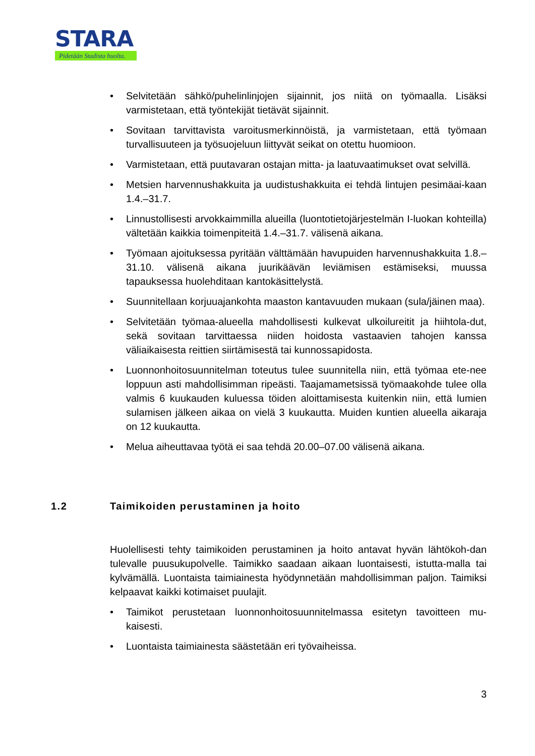STARA
Pidetään Stadista huolta.
• Selvitetään sähkö/puhelinlinjojen sijainnit, jos niitä on työmaalla. Lisäksi varmistetaan, että työntekijät tietävät sijainnit.
• Sovitaan tarvittavista varoitusmerkinnöistä, ja varmistetaan, että työmaan turvallisuuteen ja työsuojeluun liittyvät seikat on otettu huomioon.
• Varmistetaan, että puutavaran ostajan mitta- ja laatuvaatimukset ovat selvillä.
• Metsien harvennushakkuita ja uudistushakkuita ei tehdä lintujen pesimäai-kaan 1.4.–31.7.
• Linnustollisesti arvokkaimmilla alueilla (luontotietojärjestelmän I-luokan kohteilla) vältetään kaikkia toimenpiteitä 1.4.–31.7. välisenä aikana.
• Työmaan ajoituksessa pyritään välttämään havupuiden harvennushakkuita 1.8.–31.10. välisenä aikana juurikäävän leviämisen estämiseksi, muussa tapauksessa huolehditaan kantokäsittelystä.
• Suunnitellaan korjuuajankohta maaston kantavuuden mukaan (sula/jäinen maa).
• Selvitetään työmaa-alueella mahdollisesti kulkevat ulkoilureitit ja hiihtola-dut, sekä sovitaan tarvittaessa niiden hoidosta vastaavien tahojen kanssa väliaikaisesta reittien siirtämisestä tai kunnossapidosta.
• Luonnonhoitosuunnitelman toteutus tulee suunnitella niin, että työmaa ete-nee loppuun asti mahdollisimman ripeästi. Taajamametsissä työmaakohde tulee olla valmis 6 kuukauden kuluessa töiden aloittamisesta kuitenkin niin, että lumien sulamisen jälkeen aikaa on vielä 3 kuukautta. Muiden kuntien alueella aikaraja on 12 kuukautta.
• Melua aiheuttavaa työtä ei saa tehdä 20.00–07.00 välisenä aikana.
1.2 Taimikoiden perustaminen ja hoito
Huolellisesti tehty taimikoiden perustaminen ja hoito antavat hyvän lähtökoh-dan tulevalle puusukupolvelle. Taimikko saadaan aikaan luontaisesti, istutta-malla tai kylvämällä. Luontaista taimiainesta hyödynnetään mahdollisimman paljon. Taimiksi kelpaavat kaikki kotimaiset puulajit.
• Taimikot perustetaan luonnonhoitosuunnitelmassa esitetyn tavoitteen mu-kaisesti.
• Luontaista taimiainesta säästetään eri työvaiheissa.
3